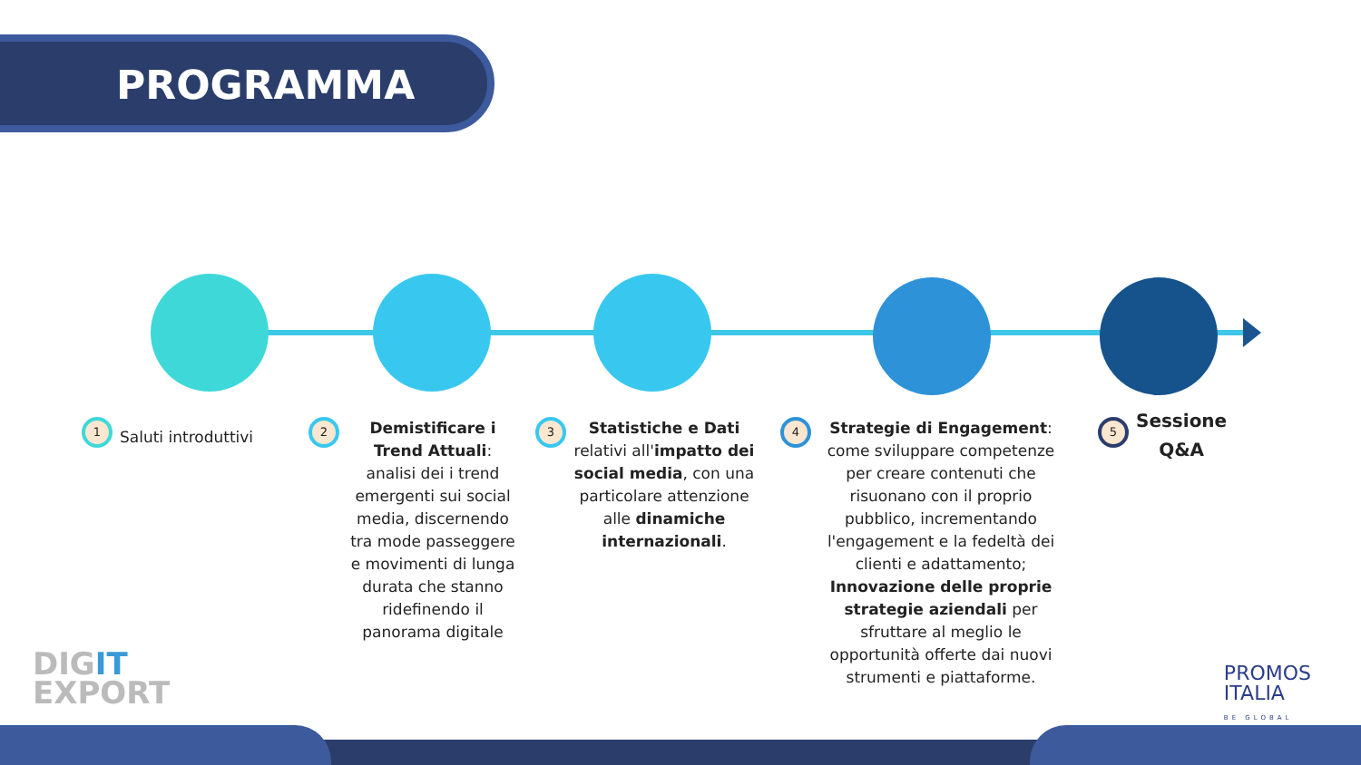PROGRAMMA
1
Saluti introduttivi
2
Demistificare i Trend Attuali: analisi dei i trend emergenti sui social media, discernendo tra mode passeggere e movimenti di lunga durata che stanno ridefinendo il panorama digitale
3
Statistiche e Dati relativi all'impatto dei social media, con una particolare attenzione alle dinamiche internazionali.
4
Strategie di Engagement: come sviluppare competenze per creare contenuti che risuonano con il proprio pubblico, incrementando l'engagement e la fedeltà dei clienti e adattamento; Innovazione delle proprie strategie aziendali per sfruttare al meglio le opportunità offerte dai nuovi strumenti e piattaforme.
5
Sessione
Q&A
DIGIT
EXPORT
PROMOS
ITALIA
BE GLOBAL